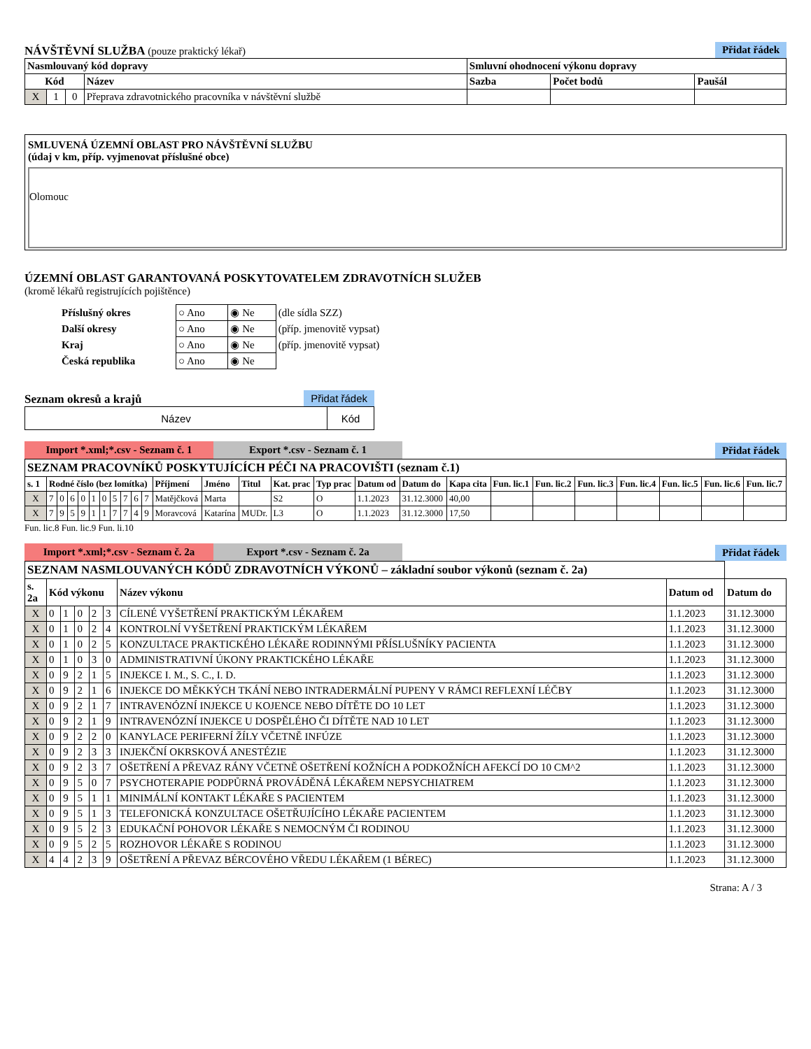NÁVŠTĚVNÍ SLUŽBA (pouze praktický lékař)
Přidat řádek
| Nasmlouvaný kód dopravy | | | | Smluvní ohodnocení výkonu dopravy | | |
| --- | --- | --- | --- | --- | --- | --- |
| Kód | | | Název | Sazba | Počet bodů | Paušál |
| X | 1 | 0 | Přeprava zdravotnického pracovníka v návštěvní službě | | | |
SMLUVENÁ ÚZEMNÍ OBLAST PRO NÁVŠTĚVNÍ SLUŽBU
(údaj v km, příp. vyjmenovat příslušné obce)
Olomouc
ÚZEMNÍ OBLAST GARANTOVANÁ POSKYTOVATELEM ZDRAVOTNÍCH SLUŽEB
(kromě lékařů registrujících pojištěnce)
| Příslušný okres | ○ Ano | ◉ Ne | (dle sídla SZZ) |
| Další okresy | ○ Ano | ◉ Ne | (příp. jmenovitě vypsat) |
| Kraj | ○ Ano | ◉ Ne | (příp. jmenovitě vypsat) |
| Česká republika | ○ Ano | ◉ Ne | |
Seznam okresů a krajů Přidat řádek
| Název | Kód |
Import *.xml;*.csv - Seznam č. 1 Export *.csv - Seznam č. 1
Přidat řádek
| SEZNAM PRACOVNÍKŮ POSKYTUJÍCÍCH PÉČI NA PRACOVIŠTI (seznam č.1) | | | | | | | | | | | | | | | | | | | | | | | | | |
| --- | --- | --- | --- | --- | --- | --- | --- | --- | --- | --- | --- | --- | --- | --- | --- | --- | --- | --- | --- | --- | --- | --- | --- | --- | --- |
| s. 1 | Rodné číslo (bez lomítka) | | | | | | | | | | Příjmení | Jméno | Titul | Kat. prac | Typ prac | Datum od | Datum do | Kapa cita | Fun. lic.1 | Fun. lic.2 | Fun. lic.3 | Fun. lic.4 | Fun. lic.5 | Fun. lic.6 | Fun. lic.7 |
| X | 7 | 0 | 6 | 0 | 1 | 0 | 5 | 7 | 6 | 7 | Matějčková | Marta | | S2 | O | 1.1.2023 | 31.12.3000 | 40,00 | | | | | | | |
| X | 7 | 9 | 5 | 9 | 1 | 1 | 7 | 7 | 4 | 9 | Moravcová | Katarína | MUDr. | L3 | O | 1.1.2023 | 31.12.3000 | 17,50 | | | | | | | |
Fun. lic.8 Fun. lic.9 Fun. li.10
Import *.xml;*.csv - Seznam č. 2a Export *.csv - Seznam č. 2a
Přidat řádek
| SEZNAM NASMLOUVANÝCH KÓDŮ ZDRAVOTNÍCH VÝKONŮ – základní soubor výkonů (seznam č. 2a) | | | | | | | | |
| --- | --- | --- | --- | --- | --- | --- | --- | --- |
| s. 2a | Kód výkonu | | | | | Název výkonu | Datum od | Datum do |
| X | 0 | 1 | 0 | 2 | 3 | CÍLENÉ VYŠETŘENÍ PRAKTICKÝM LÉKAŘEM | 1.1.2023 | 31.12.3000 |
| X | 0 | 1 | 0 | 2 | 4 | KONTROLNÍ VYŠETŘENÍ PRAKTICKÝM LÉKAŘEM | 1.1.2023 | 31.12.3000 |
| X | 0 | 1 | 0 | 2 | 5 | KONZULTACE PRAKTICKÉHO LÉKAŘE RODINNÝMI PŘÍSLUŠNÍKY PACIENTA | 1.1.2023 | 31.12.3000 |
| X | 0 | 1 | 0 | 3 | 0 | ADMINISTRATIVNÍ ÚKONY PRAKTICKÉHO LÉKAŘE | 1.1.2023 | 31.12.3000 |
| X | 0 | 9 | 2 | 1 | 5 | INJEKCE I. M., S. C., I. D. | 1.1.2023 | 31.12.3000 |
| X | 0 | 9 | 2 | 1 | 6 | INJEKCE DO MĚKKÝCH TKÁNÍ NEBO INTRADERMÁLNÍ PUPENY V RÁMCI REFLEXNÍ LÉČBY | 1.1.2023 | 31.12.3000 |
| X | 0 | 9 | 2 | 1 | 7 | INTRAVENÓZNÍ INJEKCE U KOJENCE NEBO DÍTĚTE DO 10 LET | 1.1.2023 | 31.12.3000 |
| X | 0 | 9 | 2 | 1 | 9 | INTRAVENÓZNÍ INJEKCE U DOSPĚLÉHO ČI DÍTĚTE NAD 10 LET | 1.1.2023 | 31.12.3000 |
| X | 0 | 9 | 2 | 2 | 0 | KANYLACE PERIFERNÍ ŽÍLY VČETNĚ INFÚZE | 1.1.2023 | 31.12.3000 |
| X | 0 | 9 | 2 | 3 | 3 | INJEKČNÍ OKRSKOVÁ ANESTÉZIE | 1.1.2023 | 31.12.3000 |
| X | 0 | 9 | 2 | 3 | 7 | OŠETŘENÍ A PŘEVAZ RÁNY VČETNĚ OŠETŘENÍ KOŽNÍCH A PODKOŽNÍCH AFEKCÍ DO 10 CM^2 | 1.1.2023 | 31.12.3000 |
| X | 0 | 9 | 5 | 0 | 7 | PSYCHOTERAPIE PODPŮRNÁ PROVÁDĚNÁ LÉKAŘEM NEPSYCHIATREM | 1.1.2023 | 31.12.3000 |
| X | 0 | 9 | 5 | 1 | 1 | MINIMÁLNÍ KONTAKT LÉKAŘE S PACIENTEM | 1.1.2023 | 31.12.3000 |
| X | 0 | 9 | 5 | 1 | 3 | TELEFONICKÁ KONZULTACE OŠETŘUJÍCÍHO LÉKAŘE PACIENTEM | 1.1.2023 | 31.12.3000 |
| X | 0 | 9 | 5 | 2 | 3 | EDUKAČNÍ POHOVOR LÉKAŘE S NEMOCNÝM ČI RODINOU | 1.1.2023 | 31.12.3000 |
| X | 0 | 9 | 5 | 2 | 5 | ROZHOVOR LÉKAŘE S RODINOU | 1.1.2023 | 31.12.3000 |
| X | 4 | 4 | 2 | 3 | 9 | OŠETŘENÍ A PŘEVAZ BÉRCOVÉHO VŘEDU LÉKAŘEM (1 BÉREC) | 1.1.2023 | 31.12.3000 |
Strana: A / 3